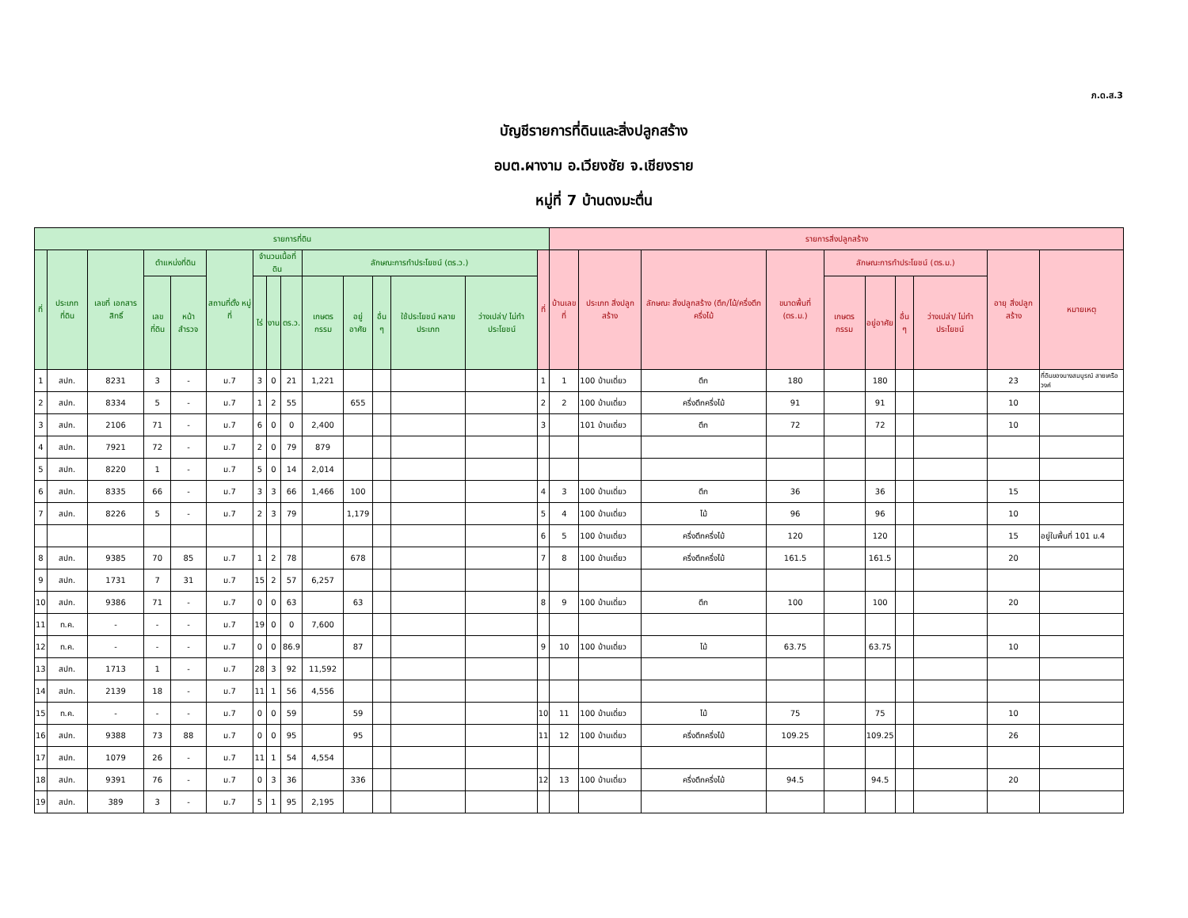ภ.ด.ส.3
บัญชีรายการที่ดินและสิ่งปลูกสร้าง
อบต.ผางาม อ.เวียงชัย จ.เชียงราย
หมู่ที่ 7 บ้านดงมะตื่น
| รายการที่ดิน | | | | | | | | | | | | | | | รายการสิ่งปลูกสร้าง | | | | | | | | | |
| --- | --- | --- | --- | --- | --- | --- | --- | --- | --- | --- | --- | --- | --- | --- | --- | --- | --- | --- | --- | --- | --- | --- | --- | --- |
| ที่ | ประเภท ที่ดิน | เลขที่ เอกสาร สิทธิ์ | ตำแหน่งที่ดิน | | สถานที่ตั้ง หมู่ที่ | จำนวนเนื้อที่ดิน | | | ลักษณะการทำประโยชน์ (ตร.ว.) | | | | | ที่ | บ้านเลขที่ | ประเภท สิ่งปลูกสร้าง | ลักษณะ สิ่งปลูกสร้าง (ตึก/ไม้/ครึ่งตึกครึ่งไม้ | ขนาดพื้นที่ (ตร.ม.) | ลักษณะการทำประโยชน์ (ตร.ม.) | | | | อายุ สิ่งปลูกสร้าง | หมายเหตุ |
| | | | เลขที่ดิน | หน้า สำรวจ | | ไร่ | งาน | ตร.ว. | เกษตร กรรม | อยู่อาศัย | อื่น ๆ | ใช้ประโยชน์ หลายประเภท | ว่างเปล่า/ ไม่ทำประโยชน์ | | | | | | เกษตร กรรม | อยู่อาศัย | อื่น ๆ | ว่างเปล่า/ ไม่ทำ ประโยชน์ | | |
| 1 | สปก. | 8231 | 3 | - | ม.7 | 3 | 0 | 21 | 1,221 | | | | | 1 | 1 | 100 บ้านเดี่ยว | ตึก | 180 | | 180 | | | 23 | ที่ดินของนางสมบูรณ์ สายเครือวงค์ |
| 2 | สปก. | 8334 | 5 | - | ม.7 | 1 | 2 | 55 | | 655 | | | | 2 | 2 | 100 บ้านเดี่ยว | ครึ่งตึกครึ่งไม้ | 91 | | 91 | | | 10 | |
| 3 | สปก. | 2106 | 71 | - | ม.7 | 6 | 0 | 0 | 2,400 | | | | | 3 | | 101 บ้านเดี่ยว | ตึก | 72 | | 72 | | | 10 | |
| 4 | สปก. | 7921 | 72 | - | ม.7 | 2 | 0 | 79 | 879 | | | | | | | | | | | | | | | |
| 5 | สปก. | 8220 | 1 | - | ม.7 | 5 | 0 | 14 | 2,014 | | | | | | | | | | | | | | | |
| 6 | สปก. | 8335 | 66 | - | ม.7 | 3 | 3 | 66 | 1,466 | 100 | | | | 4 | 3 | 100 บ้านเดี่ยว | ตึก | 36 | | 36 | | | 15 | |
| 7 | สปก. | 8226 | 5 | - | ม.7 | 2 | 3 | 79 | | 1,179 | | | | 5 | 4 | 100 บ้านเดี่ยว | ไม้ | 96 | | 96 | | | 10 | |
| | | | | | | | | | | | | | | 6 | 5 | 100 บ้านเดี่ยว | ครึ่งตึกครึ่งไม้ | 120 | | 120 | | | 15 | อยู่ในพื้นที่ 101 ม.4 |
| 8 | สปก. | 9385 | 70 | 85 | ม.7 | 1 | 2 | 78 | | 678 | | | | 7 | 8 | 100 บ้านเดี่ยว | ครึ่งตึกครึ่งไม้ | 161.5 | | 161.5 | | | 20 | |
| 9 | สปก. | 1731 | 7 | 31 | ม.7 | 15 | 2 | 57 | 6,257 | | | | | | | | | | | | | | | |
| 10 | สปก. | 9386 | 71 | - | ม.7 | 0 | 0 | 63 | | 63 | | | | 8 | 9 | 100 บ้านเดี่ยว | ตึก | 100 | | 100 | | | 20 | |
| 11 | ท.ค. | - | - | - | ม.7 | 19 | 0 | 0 | 7,600 | | | | | | | | | | | | | | | |
| 12 | ท.ค. | - | - | - | ม.7 | 0 | 0 | 86.9 | | 87 | | | | 9 | 10 | 100 บ้านเดี่ยว | ไม้ | 63.75 | | 63.75 | | | 10 | |
| 13 | สปก. | 1713 | 1 | - | ม.7 | 28 | 3 | 92 | 11,592 | | | | | | | | | | | | | | | |
| 14 | สปก. | 2139 | 18 | - | ม.7 | 11 | 1 | 56 | 4,556 | | | | | | | | | | | | | | | |
| 15 | ท.ค. | - | - | - | ม.7 | 0 | 0 | 59 | | 59 | | | | 10 | 11 | 100 บ้านเดี่ยว | ไม้ | 75 | | 75 | | | 10 | |
| 16 | สปก. | 9388 | 73 | 88 | ม.7 | 0 | 0 | 95 | | 95 | | | | 11 | 12 | 100 บ้านเดี่ยว | ครึ่งตึกครึ่งไม้ | 109.25 | | 109.25 | | | 26 | |
| 17 | สปก. | 1079 | 26 | - | ม.7 | 11 | 1 | 54 | 4,554 | | | | | | | | | | | | | | | |
| 18 | สปก. | 9391 | 76 | - | ม.7 | 0 | 3 | 36 | | 336 | | | | 12 | 13 | 100 บ้านเดี่ยว | ครึ่งตึกครึ่งไม้ | 94.5 | | 94.5 | | | 20 | |
| 19 | สปก. | 389 | 3 | - | ม.7 | 5 | 1 | 95 | 2,195 | | | | | | | | | | | | | | | |